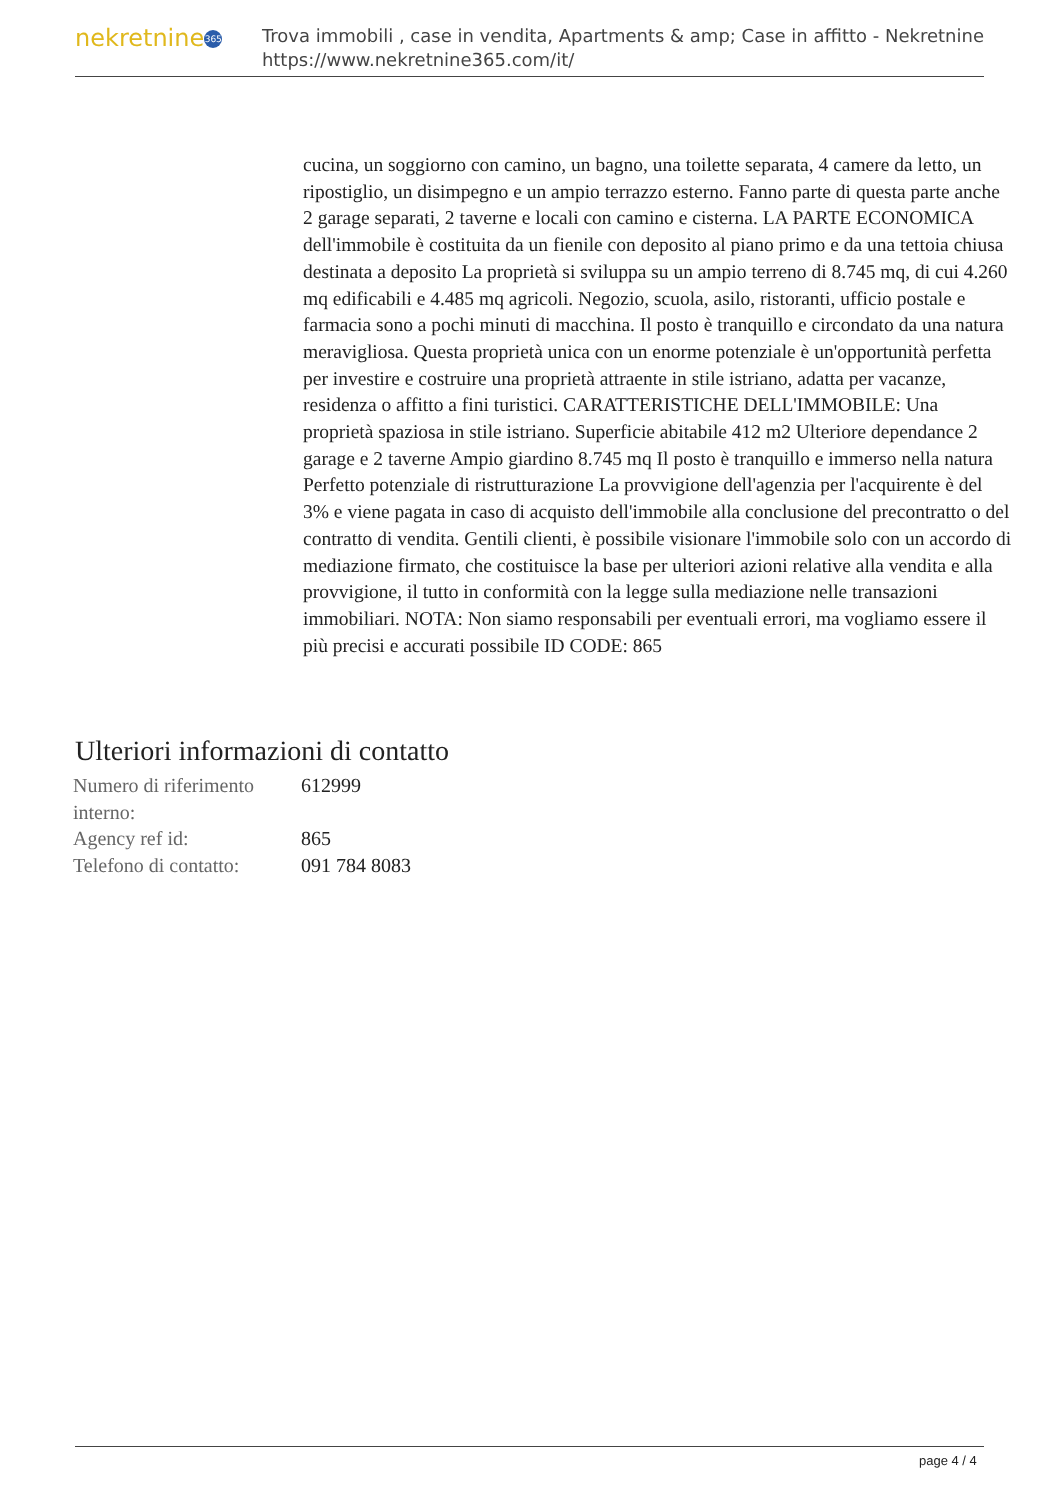nekretnine 365
Trova immobili , case in vendita, Apartments & amp; Case in affitto - Nekretnine
https://www.nekretnine365.com/it/
cucina, un soggiorno con camino, un bagno, una toilette separata, 4 camere da letto, un ripostiglio, un disimpegno e un ampio terrazzo esterno. Fanno parte di questa parte anche 2 garage separati, 2 taverne e locali con camino e cisterna. LA PARTE ECONOMICA dell'immobile è costituita da un fienile con deposito al piano primo e da una tettoia chiusa destinata a deposito La proprietà si sviluppa su un ampio terreno di 8.745 mq, di cui 4.260 mq edificabili e 4.485 mq agricoli. Negozio, scuola, asilo, ristoranti, ufficio postale e farmacia sono a pochi minuti di macchina. Il posto è tranquillo e circondato da una natura meravigliosa. Questa proprietà unica con un enorme potenziale è un'opportunità perfetta per investire e costruire una proprietà attraente in stile istriano, adatta per vacanze, residenza o affitto a fini turistici. CARATTERISTICHE DELL'IMMOBILE: Una proprietà spaziosa in stile istriano. Superficie abitabile 412 m2 Ulteriore dependance 2 garage e 2 taverne Ampio giardino 8.745 mq Il posto è tranquillo e immerso nella natura Perfetto potenziale di ristrutturazione La provvigione dell'agenzia per l'acquirente è del 3% e viene pagata in caso di acquisto dell'immobile alla conclusione del precontratto o del contratto di vendita. Gentili clienti, è possibile visionare l'immobile solo con un accordo di mediazione firmato, che costituisce la base per ulteriori azioni relative alla vendita e alla provvigione, il tutto in conformità con la legge sulla mediazione nelle transazioni immobiliari. NOTA: Non siamo responsabili per eventuali errori, ma vogliamo essere il più precisi e accurati possibile ID CODE: 865
Ulteriori informazioni di contatto
| Numero di riferimento interno: | 612999 |
| Agency ref id: | 865 |
| Telefono di contatto: | 091 784 8083 |
page 4 / 4